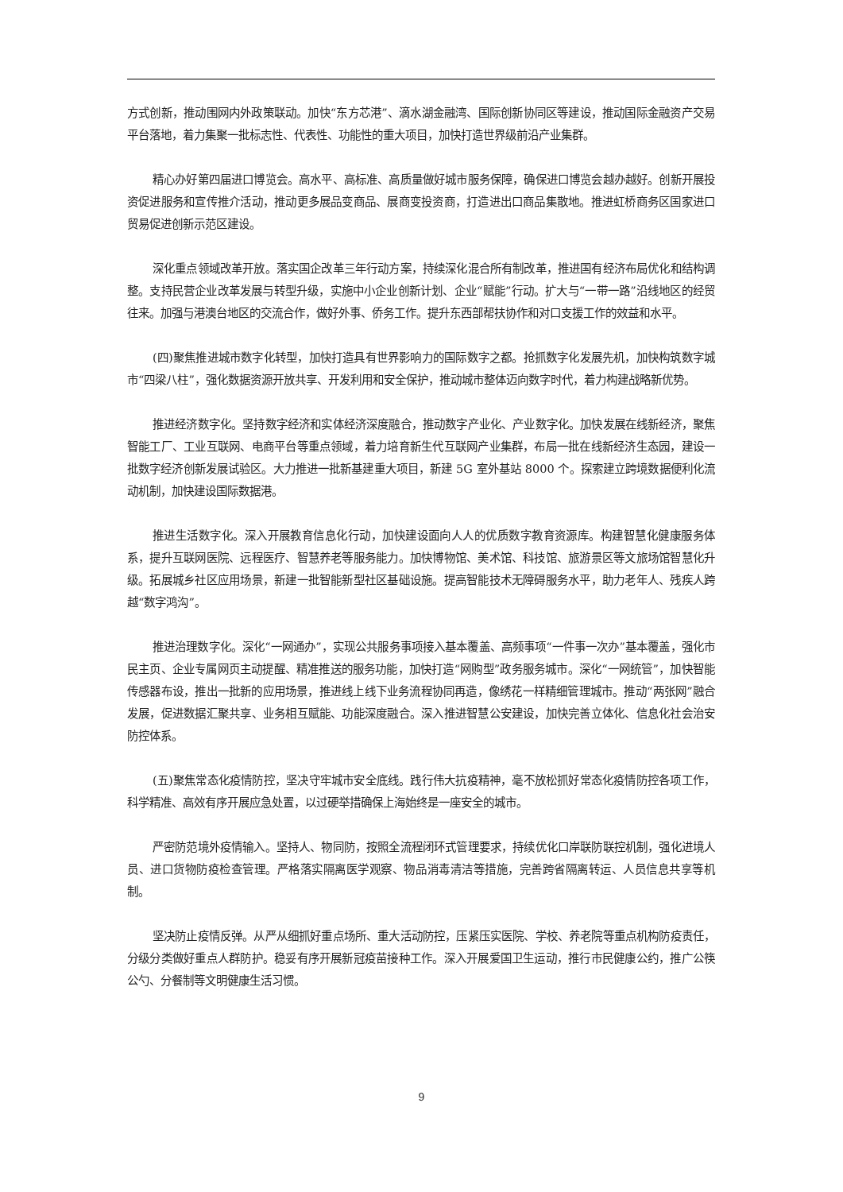方式创新，推动围网内外政策联动。加快“东方芯港”、滴水湖金融湾、国际创新协同区等建设，推动国际金融资产交易平台落地，着力集聚一批标志性、代表性、功能性的重大项目，加快打造世界级前沿产业集群。
精心办好第四届进口博览会。高水平、高标准、高质量做好城市服务保障，确保进口博览会越办越好。创新开展投资促进服务和宣传推介活动，推动更多展品变商品、展商变投资商，打造进出口商品集散地。推进虹桥商务区国家进口贸易促进创新示范区建设。
深化重点领域改革开放。落实国企改革三年行动方案，持续深化混合所有制改革，推进国有经济布局优化和结构调整。支持民营企业改革发展与转型升级，实施中小企业创新计划、企业“赋能”行动。扩大与“一带一路”沿线地区的经贸往来。加强与港澳台地区的交流合作，做好外事、侨务工作。提升东西部帮扶协作和对口支援工作的效益和水平。
(四)聚焦推进城市数字化转型，加快打造具有世界影响力的国际数字之都。抢抓数字化发展先机，加快构筑数字城市“四梁八柱”，强化数据资源开放共享、开发利用和安全保护，推动城市整体迈向数字时代，着力构建战略新优势。
推进经济数字化。坚持数字经济和实体经济深度融合，推动数字产业化、产业数字化。加快发展在线新经济，聚焦智能工厂、工业互联网、电商平台等重点领域，着力培育新生代互联网产业集群，布局一批在线新经济生态园，建设一批数字经济创新发展试验区。大力推进一批新基建重大项目，新建 5G 室外基站 8000 个。探索建立跨境数据便利化流动机制，加快建设国际数据港。
推进生活数字化。深入开展教育信息化行动，加快建设面向人人的优质数字教育资源库。构建智慧化健康服务体系，提升互联网医院、远程医疗、智慧养老等服务能力。加快博物馆、美术馆、科技馆、旅游景区等文旅场馆智慧化升级。拓展城乡社区应用场景，新建一批智能新型社区基础设施。提高智能技术无障碍服务水平，助力老年人、残疾人跨越“数字鸿沟”。
推进治理数字化。深化“一网通办”，实现公共服务事项接入基本覆盖、高频事项“一件事一次办”基本覆盖，强化市民主页、企业专属网页主动提醒、精准推送的服务功能，加快打造“网购型”政务服务城市。深化“一网统管”，加快智能传感器布设，推出一批新的应用场景，推进线上线下业务流程协同再造，像绣花一样精细管理城市。推动“两张网”融合发展，促进数据汇聚共享、业务相互赋能、功能深度融合。深入推进智慧公安建设，加快完善立体化、信息化社会治安防控体系。
(五)聚焦常态化疫情防控，坚决守牢城市安全底线。践行伟大抗疫精神，毫不放松抓好常态化疫情防控各项工作，科学精准、高效有序开展应急处置，以过硬举措确保上海始终是一座安全的城市。
严密防范境外疫情输入。坚持人、物同防，按照全流程闭环式管理要求，持续优化口岸联防联控机制，强化进境人员、进口货物防疫检查管理。严格落实隔离医学观察、物品消毒清洁等措施，完善跨省隔离转运、人员信息共享等机制。
坚决防止疫情反弹。从严从细抓好重点场所、重大活动防控，压紧压实医院、学校、养老院等重点机构防疫责任，分级分类做好重点人群防护。稳妥有序开展新冠疫苗接种工作。深入开展爱国卫生运动，推行市民健康公约，推广公筷公勺、分餐制等文明健康生活习惯。
9